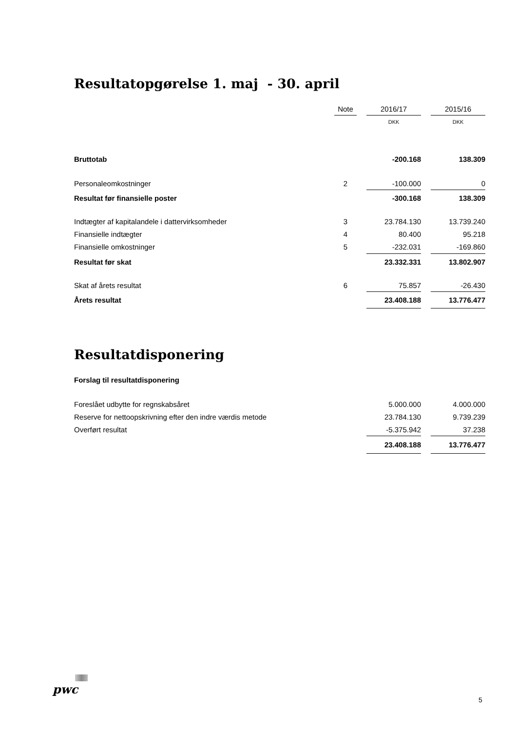Resultatopgørelse 1. maj - 30. april
| | Note | | 2016/17 | | 2015/16 |
| --- | --- | --- | --- | --- | --- |
| | | | DKK | | DKK |
| Bruttotab | | | -200.168 | | 138.309 |
| Personaleomkostninger | 2 | | -100.000 | | 0 |
| Resultat før finansielle poster | | | -300.168 | | 138.309 |
| Indtægter af kapitalandele i dattervirksomheder | 3 | | 23.784.130 | | 13.739.240 |
| Finansielle indtægter | 4 | | 80.400 | | 95.218 |
| Finansielle omkostninger | 5 | | -232.031 | | -169.860 |
| Resultat før skat | | | 23.332.331 | | 13.802.907 |
| Skat af årets resultat | 6 | | 75.857 | | -26.430 |
| Årets resultat | | | 23.408.188 | | 13.776.477 |
Resultatdisponering
| Forslag til resultatdisponering | | | | | |
| Foreslået udbytte for regnskabsåret | | | 5.000.000 | | 4.000.000 |
| Reserve for nettoopskrivning efter den indre værdis metode | | | 23.784.130 | | 9.739.239 |
| Overført resultat | | | -5.375.942 | | 37.238 |
| | | | 23.408.188 | | 13.776.477 |
pwc
5